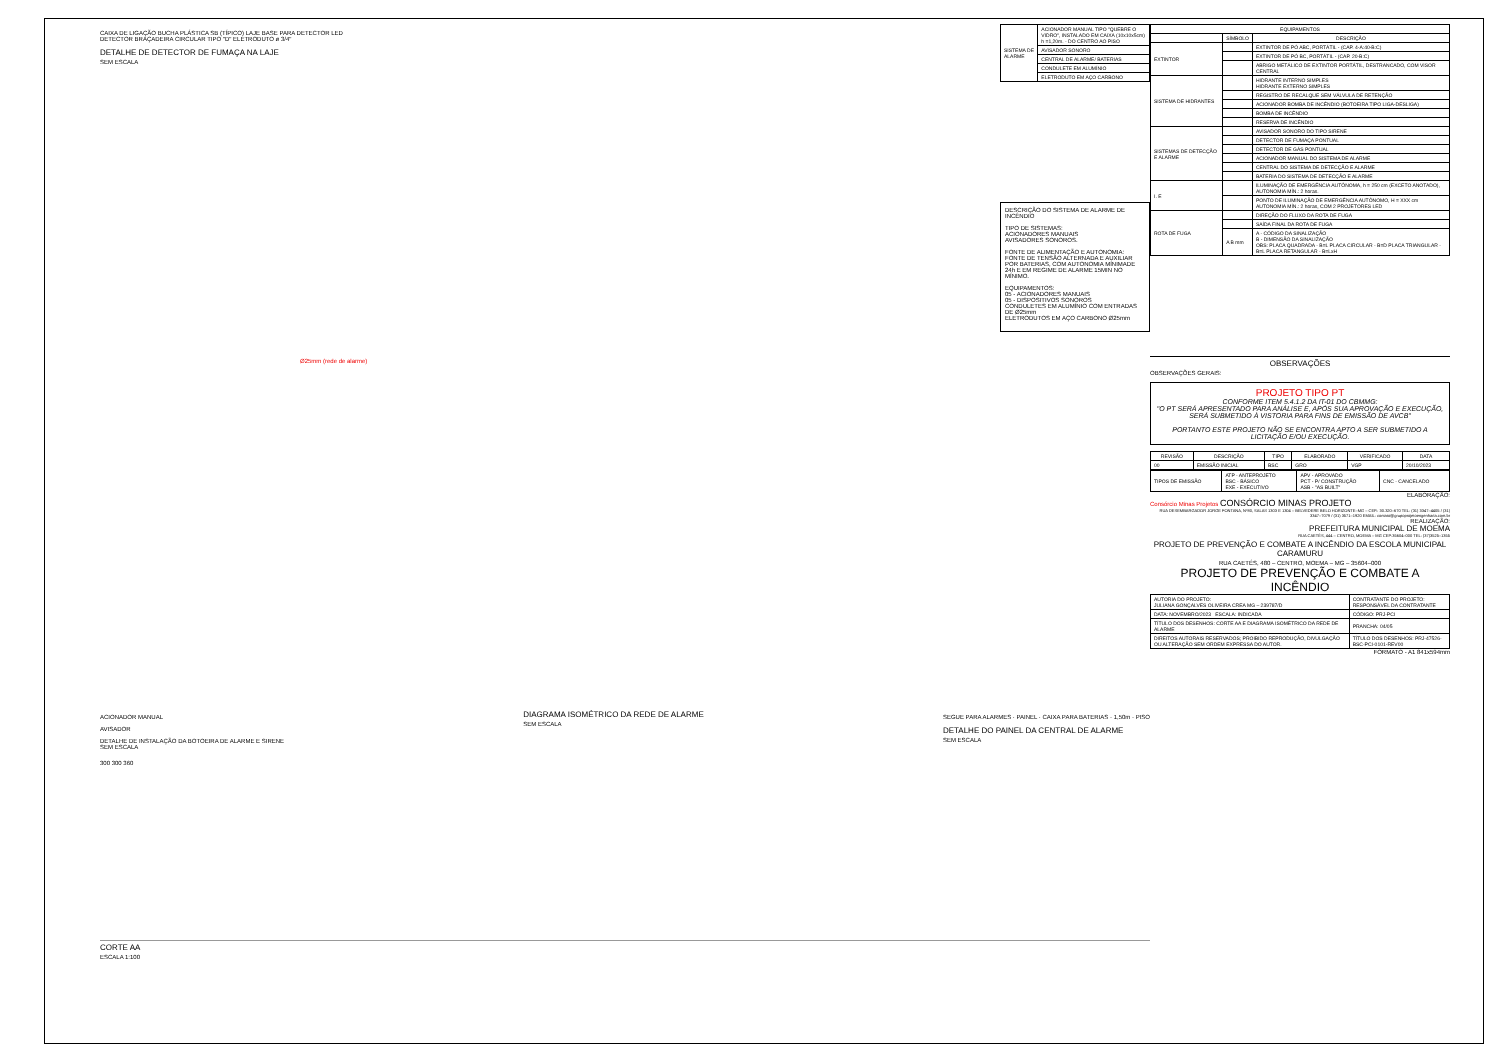CAIXA DE LIGAÇÃO BUCHA PLÁSTICA SB (TÍPICO) LAJE BASE PARA DETECTOR LED DETECTOR BRAÇADEIRA CIRCULAR TIPO "D" ELETRODUTO ø 3/4"
DETALHE DE DETECTOR DE FUMAÇA NA LAJE
SEM ESCALA
| SISTEMA DE ALARME | ACIONADOR MANUAL TIPO "QUEBRE O VIDRO", INSTALADO EM CAIXA (10x10x5cm) h =1,20m. - DO CENTRO AO PISO |
| | AVISADOR SONORO |
| | CENTRAL DE ALARME/ BATERIAS |
| | CONDULETE EM ALUMÍNIO |
| | ELETRODUTO EM AÇO CARBONO |
DESCRIÇÃO DO SISTEMA DE ALARME DE INCÊNDIO
TIPO DE SISTEMAS:
ACIONADORES MANUAIS
AVISADORES SONOROS.
FONTE DE ALIMENTAÇÃO E AUTONOMIA:
FONTE DE TENSÃO ALTERNADA E AUXILIAR POR BATERIAS, COM AUTONOMIA MÍNIMADE 24h E EM REGIME DE ALARME 15MIN NO MÍNIMO.
EQUIPAMENTOS:
05 - ACIONADORES MANUAIS
05 - DISPOSITIVOS SONOROS
CONDULETES EM ALUMÍNIO COM ENTRADAS DE Ø25mm
ELETRODUTOS EM AÇO CARBONO Ø25mm
Ø25mm (rede de alarme)
ACIONADOR MANUAL
AVISADOR
DETALHE DE INSTALAÇÃO DA BOTOEIRA DE ALARME E SIRENE
SEM ESCALA
DIAGRAMA ISOMÉTRICO DA REDE DE ALARME
SEM ESCALA
SEGUE PARA ALARMES · PAINEL · CAIXA PARA BATERIAS · 1,50m · PISO
DETALHE DO PAINEL DA CENTRAL DE ALARME
SEM ESCALA
300 300 360
CORTE AA
ESCALA 1:100
| EQUIPAMENTOS | | |
| --- | --- | --- |
| | SÍMBOLO | DESCRIÇÃO |
| EXTINTOR | | EXTINTOR DE PÓ ABC, PORTÁTIL - (CAP. 4-A:40-B:C) |
| | | EXTINTOR DE PÓ BC, PORTÁTIL - (CAP. 20-B:C) |
| | | ABRIGO METÁLICO DE EXTINTOR PORTÁTIL, DESTRANCADO, COM VISOR CENTRAL |
| SISTEMA DE HIDRANTES | | HIDRANTE INTERNO SIMPLES HIDRANTE EXTERNO SIMPLES |
| | | REGISTRO DE RECALQUE SEM VÁLVULA DE RETENÇÃO |
| | | ACIONADOR BOMBA DE INCÊNDIO (BOTOEIRA TIPO LIGA-DESLIGA) |
| | | BOMBA DE INCÊNDIO |
| | | RESERVA DE INCÊNDIO |
| SISTEMAS DE DETECÇÃO E ALARME | | AVISADOR SONORO DO TIPO SIRENE |
| | | DETECTOR DE FUMAÇA PONTUAL |
| | | DETECTOR DE GÁS PONTUAL |
| | | ACIONADOR MANUAL DO SISTEMA DE ALARME |
| | | CENTRAL DO SISTEMA DE DETECÇÃO E ALARME |
| | | BATERIA DO SISTEMA DE DETECÇÃO E ALARME |
| I. E | | ILUMINAÇÃO DE EMERGÊNCIA AUTÔNOMA, h = 250 cm (EXCETO ANOTADO), AUTONOMIA MÍN.: 2 horas. |
| | | PONTO DE ILUMINAÇÃO DE EMERGÊNCIA AUTÔNOMO, H = XXX cm AUTONOMIA MÍN.: 2 horas, COM 2 PROJETORES LED |
| ROTA DE FUGA | | DIREÇÃO DO FLUXO DA ROTA DE FUGA |
| | | SAÍDA FINAL DA ROTA DE FUGA |
| | A B mm | A - CÓDIGO DA SINALIZAÇÃO B - DIMENSÃO DA SINALIZAÇÃO OBS: PLACA QUADRADA - B=L PLACA CIRCULAR - B=D PLACA TRIANGULAR - B=L PLACA RETANGULAR - B=LxH |
OBSERVAÇÕES
OBSERVAÇÕES GERAIS:
PROJETO TIPO PT
CONFORME ITEM 5.4.1.2 DA IT-01 DO CBMMG:
"O PT SERÁ APRESENTADO PARA ANÁLISE E, APÓS SUA APROVAÇÃO E EXECUÇÃO, SERÁ SUBMETIDO À VISTORIA PARA FINS DE EMISSÃO DE AVCB"
PORTANTO ESTE PROJETO NÃO SE ENCONTRA APTO A SER SUBMETIDO A LICITAÇÃO E/OU EXECUÇÃO.
| REVISÃO | DESCRIÇÃO | TIPO | ELABORADO | VERIFICADO | DATA |
| --- | --- | --- | --- | --- | --- |
| 00 | EMISSÃO INICIAL | BSC | GRO | VGP | 20/10/2023 |
| TIPOS DE EMISSÃO | ATP - ANTEPROJETO BSC - BÁSICO EXE - EXECUTIVO | APV - APROVADO PCT - P/ CONSTRUÇÃO ASB - "AS BUILT" | CNC - CANCELADO |
ELABORAÇÃO:
Consórcio Minas Projetos CONSÓRCIO MINAS PROJETO
RUA DESEMBARGADOR JORGE FONTANA, Nº80, SALAS 1303 E 1304 – BELVEDERE BELO HORIZONTE–MG – CEP.: 30.320–670 TEL: (31) 3347–4405 / (31) 3347–7079 / (31) 3571–1920 EMAIL: contato@grupoprojetoengenharia.com.br
REALIZAÇÃO:
PREFEITURA MUNICIPAL DE MOEMA
RUA CAETÉS, 444 – CENTRO, MOEMA – MG CEP:35604–000 TEL: (37)3525–1355
PROJETO DE PREVENÇÃO E COMBATE A INCÊNDIO DA ESCOLA MUNICIPAL CARAMURU
RUA CAETÉS, 480 – CENTRO, MOEMA – MG – 35604–000
PROJETO DE PREVENÇÃO E COMBATE A INCÊNDIO
| AUTORIA DO PROJETO: JULIANA GONÇALVES OLIVEIRA CREA MG – 239787/D | CONTRATANTE DO PROJETO: RESPONSÁVEL DA CONTRATANTE |
| DATA: NOVEMBRO/2023 ESCALA: INDICADA | CÓDIGO: PRJ-PCI |
| TÍTULO DOS DESENHOS: CORTE AA E DIAGRAMA ISOMÉTRICO DA REDE DE ALARME | PRANCHA: 04/05 |
| DIREITOS AUTORAIS RESERVADOS; PROIBIDO REPRODUÇÃO, DIVULGAÇÃO OU ALTERAÇÃO SEM ORDEM EXPRESSA DO AUTOR. | TÍTULO DOS DESENHOS: PRJ-47526-BSC-PCI-0101-REV00 |
FORMATO - A1 841x594mm